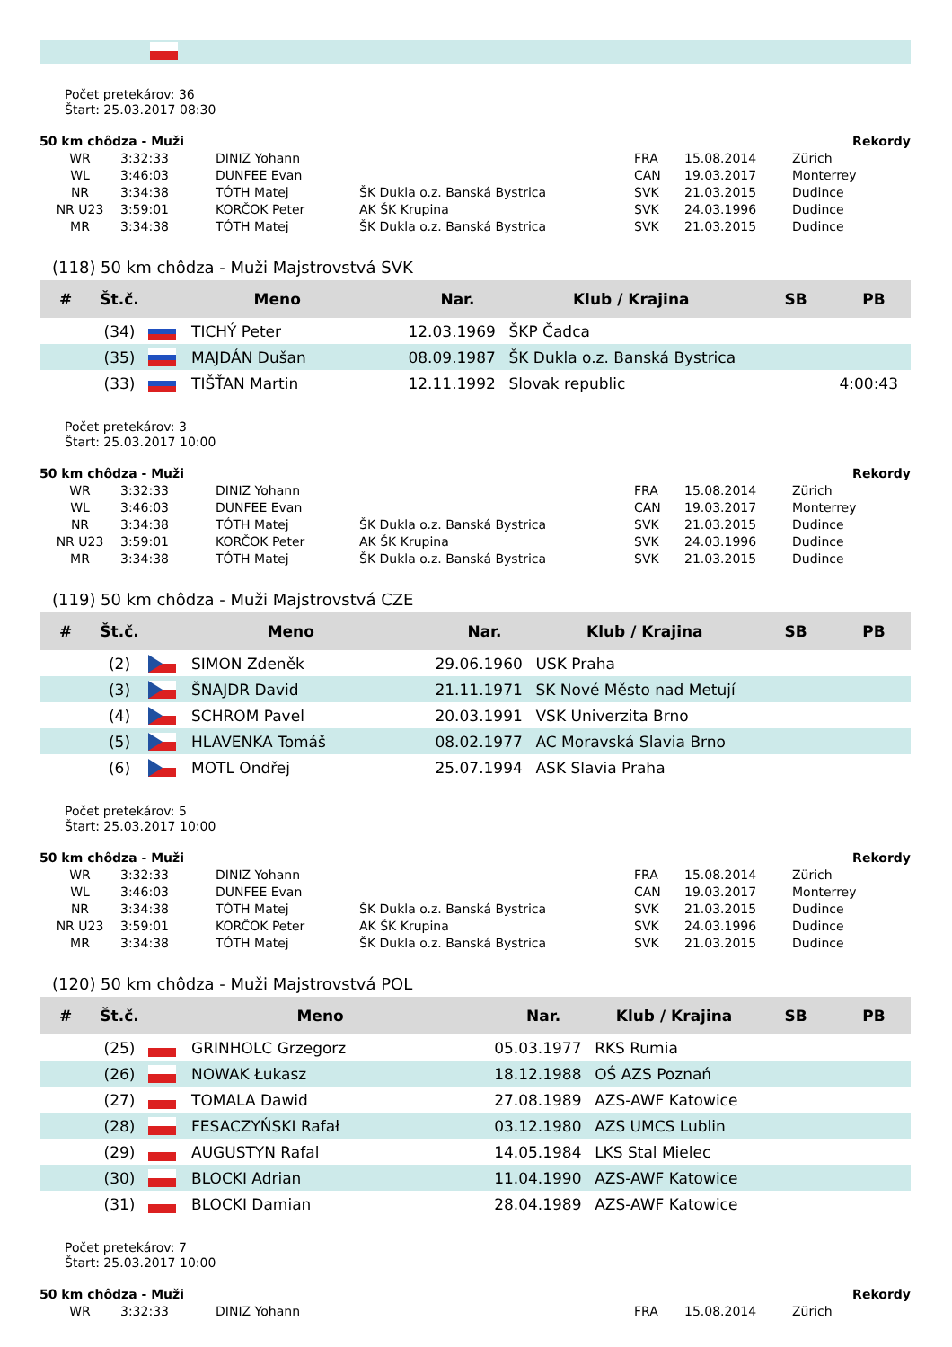Počet pretekárov: 36
Štart: 25.03.2017 08:30
| 50 km chôdza - Muži | | | | | | Rekordy |
| WR | 3:32:33 | DINIZ Yohann | | FRA | 15.08.2014 | Zürich |
| WL | 3:46:03 | DUNFEE Evan | | CAN | 19.03.2017 | Monterrey |
| NR | 3:34:38 | TÓTH Matej | ŠK Dukla o.z. Banská Bystrica | SVK | 21.03.2015 | Dudince |
| NR U23 | 3:59:01 | KORČOK Peter | AK ŠK Krupina | SVK | 24.03.1996 | Dudince |
| MR | 3:34:38 | TÓTH Matej | ŠK Dukla o.z. Banská Bystrica | SVK | 21.03.2015 | Dudince |
(118) 50 km chôdza - Muži Majstrovstvá SVK
| # | Št.č. | Meno | | Nar. | Klub / Krajina | SB | PB |
| --- | --- | --- | --- | --- | --- | --- | --- |
| | (34) | | TICHÝ Peter | 12.03.1969 | ŠKP Čadca | | |
| | (35) | | MAJDÁN Dušan | 08.09.1987 | ŠK Dukla o.z. Banská Bystrica | | |
| | (33) | | TIŠŤAN Martin | 12.11.1992 | Slovak republic | | 4:00:43 |
Počet pretekárov: 3
Štart: 25.03.2017 10:00
| 50 km chôdza - Muži | | | | | | Rekordy |
| WR | 3:32:33 | DINIZ Yohann | | FRA | 15.08.2014 | Zürich |
| WL | 3:46:03 | DUNFEE Evan | | CAN | 19.03.2017 | Monterrey |
| NR | 3:34:38 | TÓTH Matej | ŠK Dukla o.z. Banská Bystrica | SVK | 21.03.2015 | Dudince |
| NR U23 | 3:59:01 | KORČOK Peter | AK ŠK Krupina | SVK | 24.03.1996 | Dudince |
| MR | 3:34:38 | TÓTH Matej | ŠK Dukla o.z. Banská Bystrica | SVK | 21.03.2015 | Dudince |
(119) 50 km chôdza - Muži Majstrovstvá CZE
| # | Št.č. | Meno | | Nar. | Klub / Krajina | SB | PB |
| --- | --- | --- | --- | --- | --- | --- | --- |
| | (2) | | SIMON Zdeněk | 29.06.1960 | USK Praha | | |
| | (3) | | ŠNAJDR David | 21.11.1971 | SK Nové Město nad Metují | | |
| | (4) | | SCHROM Pavel | 20.03.1991 | VSK Univerzita Brno | | |
| | (5) | | HLAVENKA Tomáš | 08.02.1977 | AC Moravská Slavia Brno | | |
| | (6) | | MOTL Ondřej | 25.07.1994 | ASK Slavia Praha | | |
Počet pretekárov: 5
Štart: 25.03.2017 10:00
| 50 km chôdza - Muži | | | | | | Rekordy |
| WR | 3:32:33 | DINIZ Yohann | | FRA | 15.08.2014 | Zürich |
| WL | 3:46:03 | DUNFEE Evan | | CAN | 19.03.2017 | Monterrey |
| NR | 3:34:38 | TÓTH Matej | ŠK Dukla o.z. Banská Bystrica | SVK | 21.03.2015 | Dudince |
| NR U23 | 3:59:01 | KORČOK Peter | AK ŠK Krupina | SVK | 24.03.1996 | Dudince |
| MR | 3:34:38 | TÓTH Matej | ŠK Dukla o.z. Banská Bystrica | SVK | 21.03.2015 | Dudince |
(120) 50 km chôdza - Muži Majstrovstvá POL
| # | Št.č. | Meno | | Nar. | Klub / Krajina | SB | PB |
| --- | --- | --- | --- | --- | --- | --- | --- |
| | (25) | | GRINHOLC Grzegorz | 05.03.1977 | RKS Rumia | | |
| | (26) | | NOWAK Łukasz | 18.12.1988 | OŚ AZS Poznań | | |
| | (27) | | TOMALA Dawid | 27.08.1989 | AZS-AWF Katowice | | |
| | (28) | | FESACZYŃSKI Rafał | 03.12.1980 | AZS UMCS Lublin | | |
| | (29) | | AUGUSTYN Rafal | 14.05.1984 | LKS Stal Mielec | | |
| | (30) | | BLOCKI Adrian | 11.04.1990 | AZS-AWF Katowice | | |
| | (31) | | BLOCKI Damian | 28.04.1989 | AZS-AWF Katowice | | |
Počet pretekárov: 7
Štart: 25.03.2017 10:00
| 50 km chôdza - Muži | | | | | | Rekordy |
| WR | 3:32:33 | DINIZ Yohann | | FRA | 15.08.2014 | Zürich |